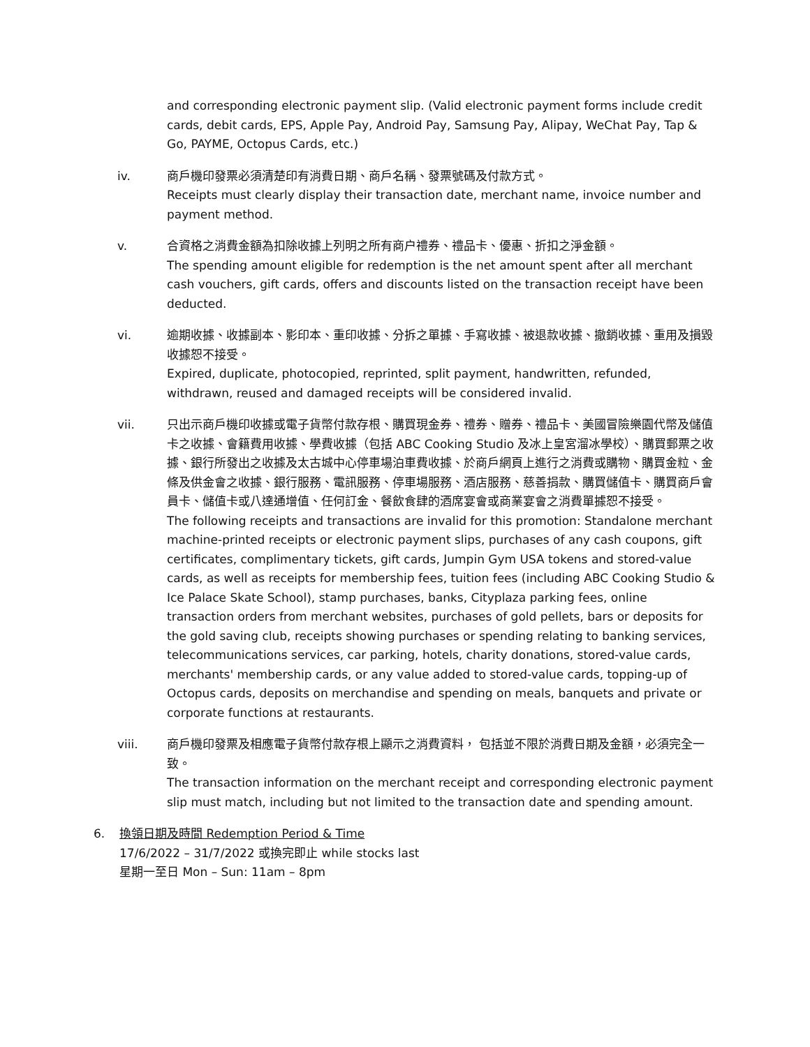and corresponding electronic payment slip. (Valid electronic payment forms include credit cards, debit cards, EPS, Apple Pay, Android Pay, Samsung Pay, Alipay, WeChat Pay, Tap & Go, PAYME, Octopus Cards, etc.)
iv. 商戶機印發票必須清楚印有消費日期、商戶名稱、發票號碼及付款方式。
Receipts must clearly display their transaction date, merchant name, invoice number and payment method.
v. 合資格之消費金額為扣除收據上列明之所有商户禮券、禮品卡、優惠、折扣之淨金額。
The spending amount eligible for redemption is the net amount spent after all merchant cash vouchers, gift cards, offers and discounts listed on the transaction receipt have been deducted.
vi. 逾期收據、收據副本、影印本、重印收據、分拆之單據、手寫收據、被退款收據、撤銷收據、重用及損毀收據恕不接受。
Expired, duplicate, photocopied, reprinted, split payment, handwritten, refunded, withdrawn, reused and damaged receipts will be considered invalid.
vii. 只出示商戶機印收據或電子貨幣付款存根、購買現金券、禮券、贈券、禮品卡、美國冒險樂園代幣及儲值卡之收據、會籍費用收據、學費收據（包括 ABC Cooking Studio 及冰上皇宮溜冰學校）、購買郵票之收據、銀行所發出之收據及太古城中心停車場泊車費收據、於商戶網頁上進行之消費或購物、購買金粒、金條及供金會之收據、銀行服務、電訊服務、停車場服務、酒店服務、慈善捐款、購買儲值卡、購買商戶會員卡、儲值卡或八達通增值、任何訂金、餐飲食肆的酒席宴會或商業宴會之消費單據恕不接受。
The following receipts and transactions are invalid for this promotion: Standalone merchant machine-printed receipts or electronic payment slips, purchases of any cash coupons, gift certificates, complimentary tickets, gift cards, Jumpin Gym USA tokens and stored-value cards, as well as receipts for membership fees, tuition fees (including ABC Cooking Studio & Ice Palace Skate School), stamp purchases, banks, Cityplaza parking fees, online transaction orders from merchant websites, purchases of gold pellets, bars or deposits for the gold saving club, receipts showing purchases or spending relating to banking services, telecommunications services, car parking, hotels, charity donations, stored-value cards, merchants' membership cards, or any value added to stored-value cards, topping-up of Octopus cards, deposits on merchandise and spending on meals, banquets and private or corporate functions at restaurants.
viii. 商戶機印發票及相應電子貨幣付款存根上顯示之消費資料， 包括並不限於消費日期及金額，必須完全一致。
The transaction information on the merchant receipt and corresponding electronic payment slip must match, including but not limited to the transaction date and spending amount.
6. 換領日期及時間 Redemption Period & Time
17/6/2022 – 31/7/2022 或換完即止 while stocks last
星期一至日 Mon – Sun: 11am – 8pm